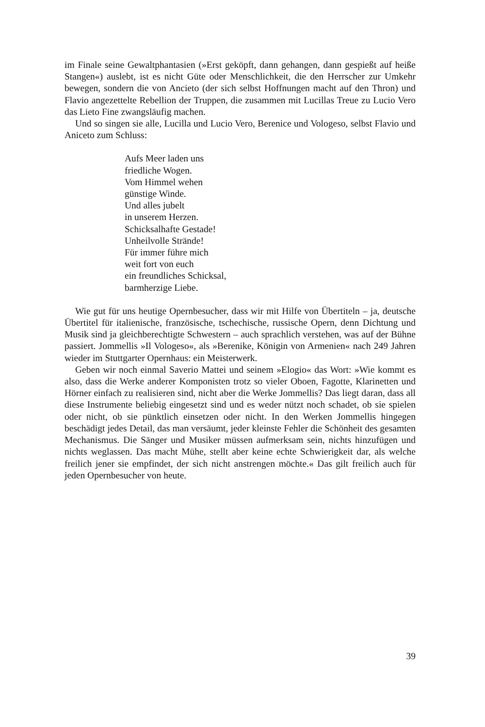im Finale seine Gewaltphantasien (»Erst geköpft, dann gehangen, dann gespießt auf heiße Stangen«) auslebt, ist es nicht Güte oder Menschlichkeit, die den Herrscher zur Umkehr bewegen, sondern die von Ancieto (der sich selbst Hoffnungen macht auf den Thron) und Flavio angezettelte Rebellion der Truppen, die zusammen mit Lucillas Treue zu Lucio Vero das Lieto Fine zwangsläufig machen.
Und so singen sie alle, Lucilla und Lucio Vero, Berenice und Vologeso, selbst Flavio und Aniceto zum Schluss:
Aufs Meer laden uns
friedliche Wogen.
Vom Himmel wehen
günstige Winde.
Und alles jubelt
in unserem Herzen.
Schicksalhafte Gestade!
Unheilvolle Strände!
Für immer führe mich
weit fort von euch
ein freundliches Schicksal,
barmherzige Liebe.
Wie gut für uns heutige Opernbesucher, dass wir mit Hilfe von Übertiteln – ja, deutsche Übertitel für italienische, französische, tschechische, russische Opern, denn Dichtung und Musik sind ja gleichberechtigte Schwestern – auch sprachlich verstehen, was auf der Bühne passiert. Jommellis »Il Vologeso«, als »Berenike, Königin von Armenien« nach 249 Jahren wieder im Stuttgarter Opernhaus: ein Meisterwerk.
Geben wir noch einmal Saverio Mattei und seinem »Elogio« das Wort: »Wie kommt es also, dass die Werke anderer Komponisten trotz so vieler Oboen, Fagotte, Klarinetten und Hörner einfach zu realisieren sind, nicht aber die Werke Jommellis? Das liegt daran, dass all diese Instrumente beliebig eingesetzt sind und es weder nützt noch schadet, ob sie spielen oder nicht, ob sie pünktlich einsetzen oder nicht. In den Werken Jommellis hingegen beschädigt jedes Detail, das man versäumt, jeder kleinste Fehler die Schönheit des gesamten Mechanismus. Die Sänger und Musiker müssen aufmerksam sein, nichts hinzufügen und nichts weglassen. Das macht Mühe, stellt aber keine echte Schwierigkeit dar, als welche freilich jener sie empfindet, der sich nicht anstrengen möchte.« Das gilt freilich auch für jeden Opernbesucher von heute.
39